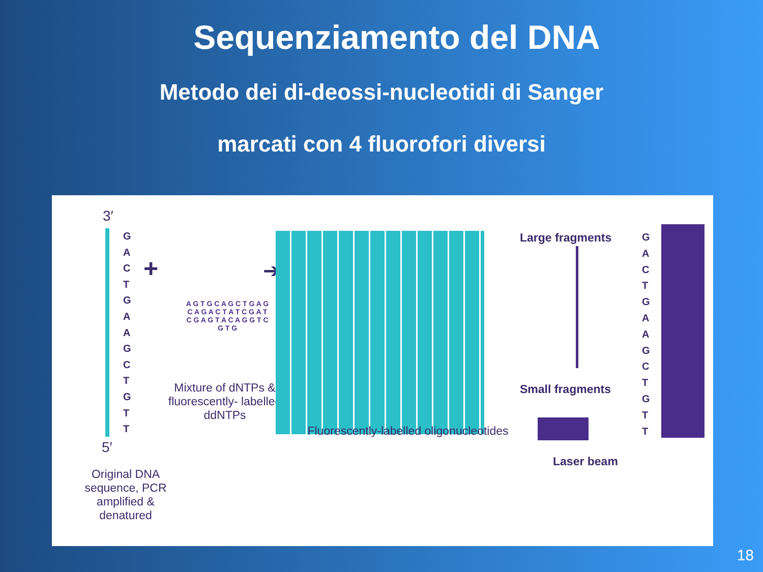Sequenziamento del DNA
Metodo dei di-deossi-nucleotidi di Sanger
marcati con 4 fluorofori diversi
3′
G
A
C
T
G
A
A
G
C
T
G
T
T
5′
Original DNA sequence, PCR amplified & denatured
+
A G T G C A G C T G A G C A G A C T A T C G A T C G A G T A C A G G T C G T G
Mixture of dNTPs & fluorescently- labelled ddNTPs
➔
Fluorescently-labelled oligonucleotides
Large fragments
Small fragments
G
A
C
T
G
A
A
G
C
T
G
T
T
Laser beam
18